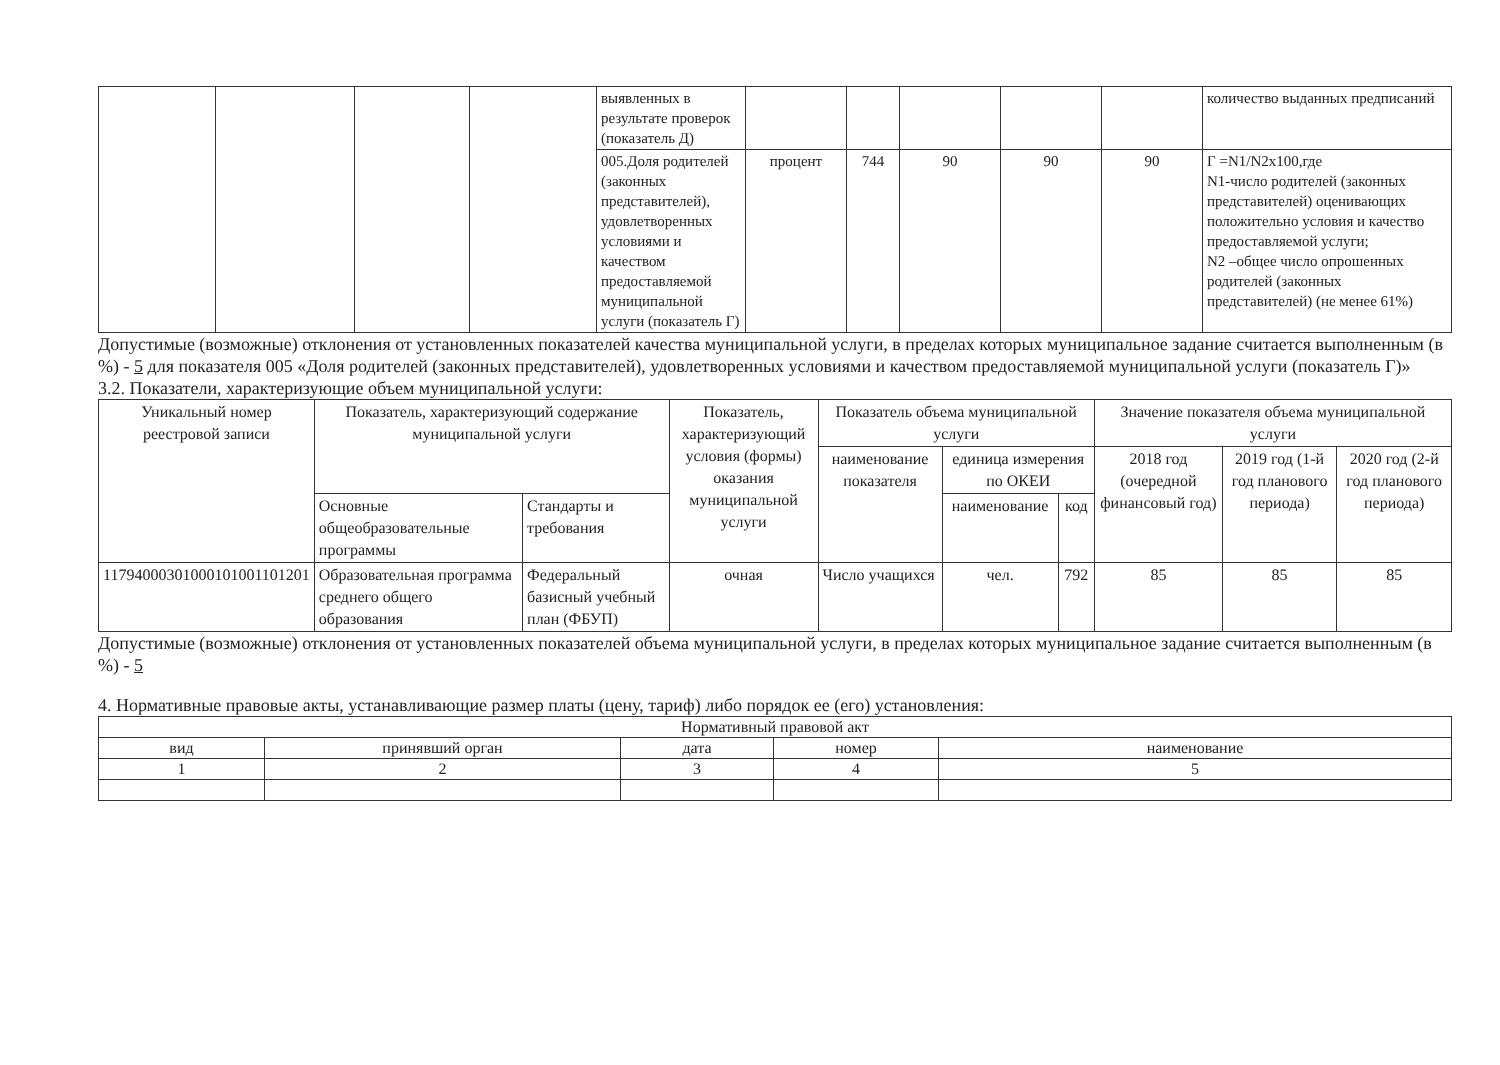| | | | | выявленных в результате проверок (показатель Д) | | | | | | количество выданных предписаний |
| | | | | 005.Доля родителей (законных представителей), удовлетворенных условиями и качеством предоставляемой муниципальной услуги (показатель Г) | процент | 744 | 90 | 90 | 90 | Г =N1/N2x100,где N1-число родителей (законных представителей) оценивающих положительно условия и качество предоставляемой услуги; N2 –общее число опрошенных родителей (законных представителей) (не менее 61%) |
Допустимые (возможные) отклонения от установленных показателей качества муниципальной услуги, в пределах которых муниципальное задание считается выполненным (в %) - 5 для показателя 005 «Доля родителей (законных представителей), удовлетворенных условиями и качеством предоставляемой муниципальной услуги (показатель Г)»
3.2. Показатели, характеризующие объем муниципальной услуги:
| Уникальный номер реестровой записи | Показатель, характеризующий содержание муниципальной услуги | | Показатель, характеризующий условия (формы) оказания муниципальной услуги | Показатель объема муниципальной услуги | | | Значение показателя объема муниципальной услуги | | |
| --- | --- | --- | --- | --- | --- | --- | --- | --- | --- |
| | | | | наименование показателя | единица измерения по ОКЕИ | | 2018 год (очередной финансовый год) | 2019 год (1-й год планового периода) | 2020 год (2-й год планового периода) |
| | Основные общеобразовательные программы | Стандарты и требования | | | наименование | код | | | |
| 11794000301000101001101201 | Образовательная программа среднего общего образования | Федеральный базисный учебный план (ФБУП) | очная | Число учащихся | чел. | 792 | 85 | 85 | 85 |
Допустимые (возможные) отклонения от установленных показателей объема муниципальной услуги, в пределах которых муниципальное задание считается выполненным (в %) - 5
4. Нормативные правовые акты, устанавливающие размер платы (цену, тариф) либо порядок ее (его) установления:
| Нормативный правовой акт | | | | |
| --- | --- | --- | --- | --- |
| вид | принявший орган | дата | номер | наименование |
| 1 | 2 | 3 | 4 | 5 |